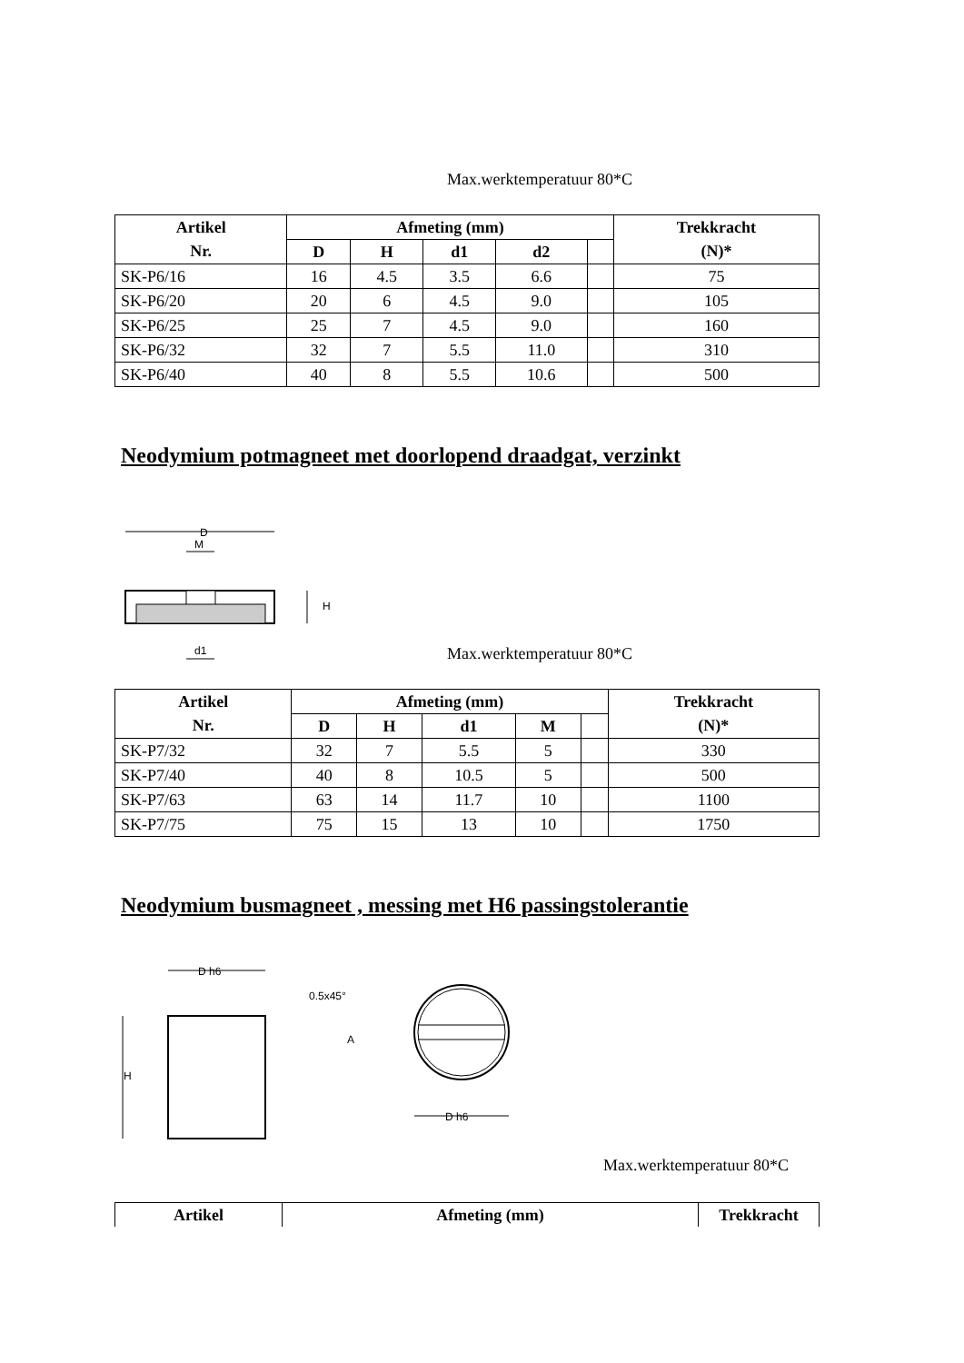Max.werktemperatuur 80*C
| Artikel | Afmeting (mm) | | | | | Trekkracht |
| --- | --- | --- | --- | --- | --- | --- |
| Nr. | D | H | d1 | d2 | | (N)* |
| SK-P6/16 | 16 | 4.5 | 3.5 | 6.6 | | 75 |
| SK-P6/20 | 20 | 6 | 4.5 | 9.0 | | 105 |
| SK-P6/25 | 25 | 7 | 4.5 | 9.0 | | 160 |
| SK-P6/32 | 32 | 7 | 5.5 | 11.0 | | 310 |
| SK-P6/40 | 40 | 8 | 5.5 | 10.6 | | 500 |
Neodymium potmagneet met doorlopend draadgat, verzinkt
D
M
H
d1
Max.werktemperatuur 80*C
| Artikel | Afmeting (mm) | | | | | Trekkracht |
| --- | --- | --- | --- | --- | --- | --- |
| Nr. | D | H | d1 | M | | (N)* |
| SK-P7/32 | 32 | 7 | 5.5 | 5 | | 330 |
| SK-P7/40 | 40 | 8 | 10.5 | 5 | | 500 |
| SK-P7/63 | 63 | 14 | 11.7 | 10 | | 1100 |
| SK-P7/75 | 75 | 15 | 13 | 10 | | 1750 |
Neodymium busmagneet , messing met H6 passingstolerantie
D h6
0.5x45°
H
A
D h6
Max.werktemperatuur 80*C
| Artikel | Afmeting (mm) | Trekkracht |
| --- | --- | --- |